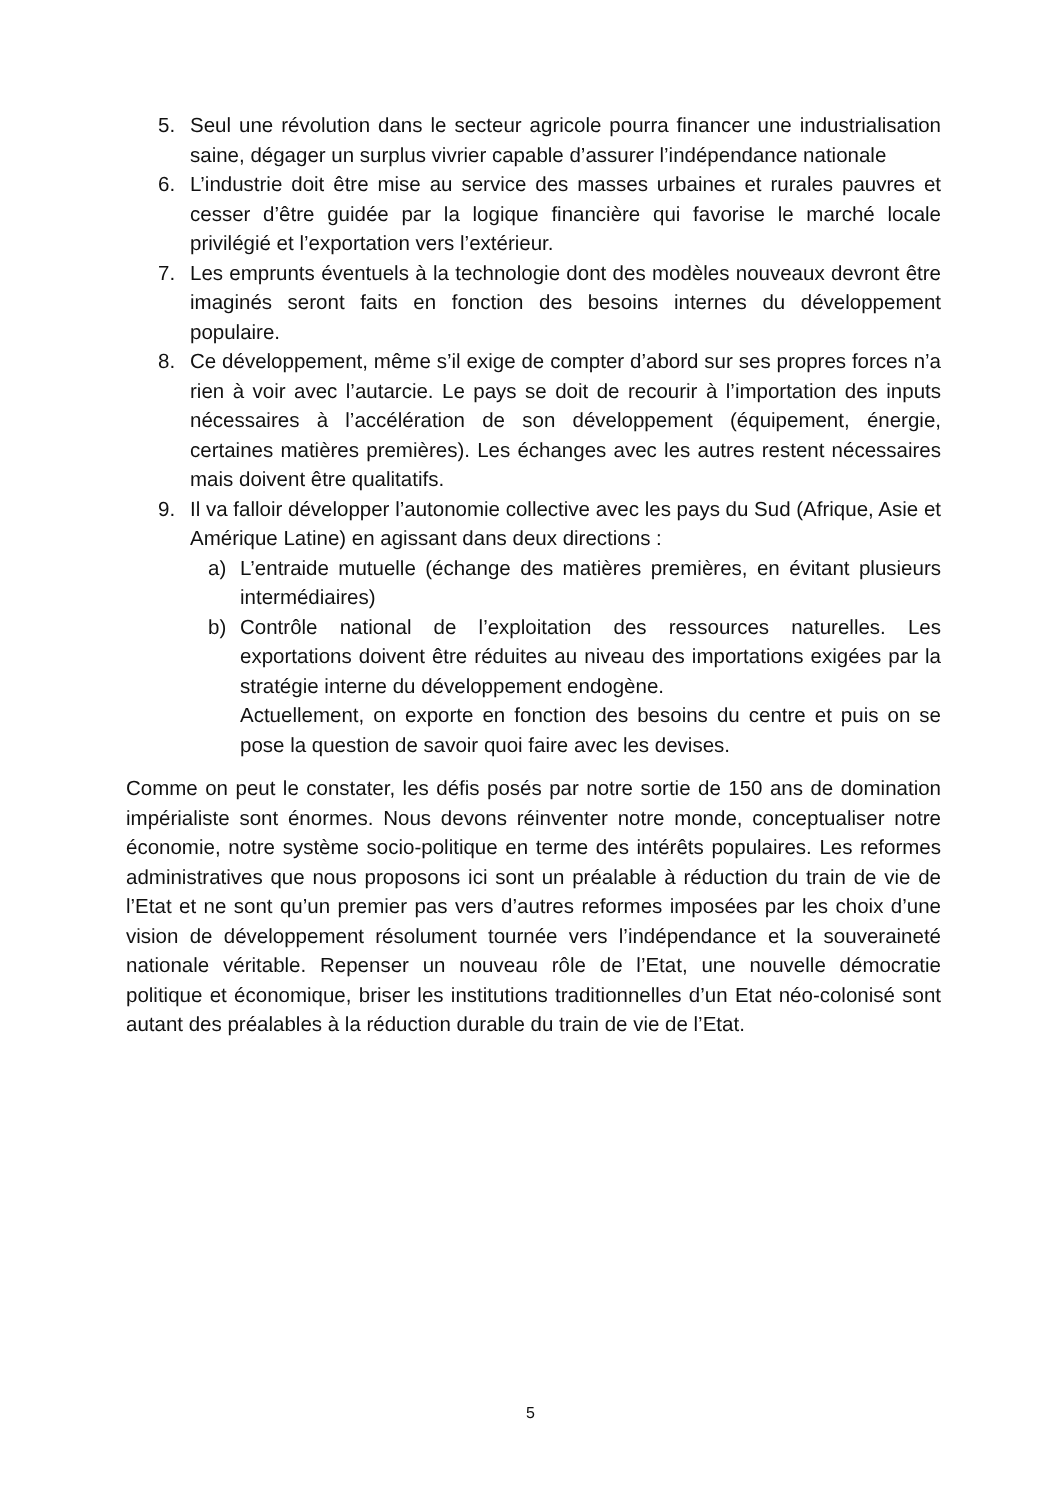5. Seul une révolution dans le secteur agricole pourra financer une industrialisation saine, dégager un surplus vivrier capable d’assurer l’indépendance nationale
6. L’industrie doit être mise au service des masses urbaines et rurales pauvres et cesser d’être guidée par la logique financière qui favorise le marché locale privilégié et l’exportation vers l’extérieur.
7. Les emprunts éventuels à la technologie dont des modèles nouveaux devront être imaginés seront faits en fonction des besoins internes du développement populaire.
8. Ce développement, même s’il exige de compter d’abord sur ses propres forces n’a rien à voir avec l’autarcie. Le pays se doit de recourir à l’importation des inputs nécessaires à l’accélération de son développement (équipement, énergie, certaines matières premières). Les échanges avec les autres restent nécessaires mais doivent être qualitatifs.
9. Il va falloir développer l’autonomie collective avec les pays du Sud (Afrique, Asie et Amérique Latine) en agissant dans deux directions :
a) L’entraide mutuelle (échange des matières premières, en évitant plusieurs intermédiaires)
b) Contrôle national de l’exploitation des ressources naturelles. Les exportations doivent être réduites au niveau des importations exigées par la stratégie interne du développement endogène.
Actuellement, on exporte en fonction des besoins du centre et puis on se pose la question de savoir quoi faire avec les devises.
Comme on peut le constater, les défis posés par notre sortie de 150 ans de domination impérialiste sont énormes. Nous devons réinventer notre monde, conceptualiser notre économie, notre système socio-politique en terme des intérêts populaires. Les reformes administratives que nous proposons ici sont un préalable à réduction du train de vie de l’Etat et ne sont qu’un premier pas vers d’autres reformes imposées par les choix d’une vision de développement résolument tournée vers l’indépendance et la souveraineté nationale véritable. Repenser un nouveau rôle de l’Etat, une nouvelle démocratie politique et économique, briser les institutions traditionnelles d’un Etat néo-colonisé sont autant des préalables à la réduction durable du train de vie de l’Etat.
5